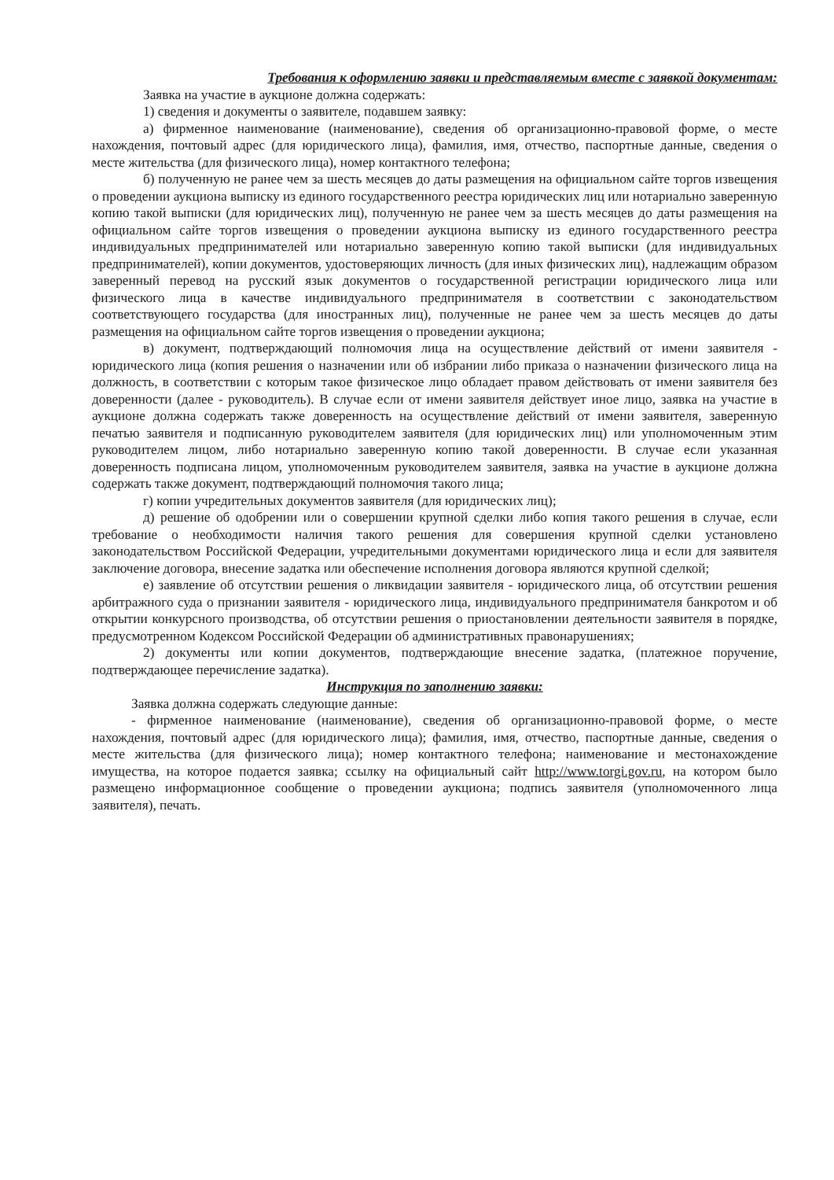Требования к оформлению заявки и представляемым вместе с заявкой документам:
Заявка на участие в аукционе должна содержать:
1) сведения и документы о заявителе, подавшем заявку:
а) фирменное наименование (наименование), сведения об организационно-правовой форме, о месте нахождения, почтовый адрес (для юридического лица), фамилия, имя, отчество, паспортные данные, сведения о месте жительства (для физического лица), номер контактного телефона;
б) полученную не ранее чем за шесть месяцев до даты размещения на официальном сайте торгов извещения о проведении аукциона выписку из единого государственного реестра юридических лиц или нотариально заверенную копию такой выписки (для юридических лиц), полученную не ранее чем за шесть месяцев до даты размещения на официальном сайте торгов извещения о проведении аукциона выписку из единого государственного реестра индивидуальных предпринимателей или нотариально заверенную копию такой выписки (для индивидуальных предпринимателей), копии документов, удостоверяющих личность (для иных физических лиц), надлежащим образом заверенный перевод на русский язык документов о государственной регистрации юридического лица или физического лица в качестве индивидуального предпринимателя в соответствии с законодательством соответствующего государства (для иностранных лиц), полученные не ранее чем за шесть месяцев до даты размещения на официальном сайте торгов извещения о проведении аукциона;
в) документ, подтверждающий полномочия лица на осуществление действий от имени заявителя - юридического лица (копия решения о назначении или об избрании либо приказа о назначении физического лица на должность, в соответствии с которым такое физическое лицо обладает правом действовать от имени заявителя без доверенности (далее - руководитель). В случае если от имени заявителя действует иное лицо, заявка на участие в аукционе должна содержать также доверенность на осуществление действий от имени заявителя, заверенную печатью заявителя и подписанную руководителем заявителя (для юридических лиц) или уполномоченным этим руководителем лицом, либо нотариально заверенную копию такой доверенности. В случае если указанная доверенность подписана лицом, уполномоченным руководителем заявителя, заявка на участие в аукционе должна содержать также документ, подтверждающий полномочия такого лица;
г) копии учредительных документов заявителя (для юридических лиц);
д) решение об одобрении или о совершении крупной сделки либо копия такого решения в случае, если требование о необходимости наличия такого решения для совершения крупной сделки установлено законодательством Российской Федерации, учредительными документами юридического лица и если для заявителя заключение договора, внесение задатка или обеспечение исполнения договора являются крупной сделкой;
е) заявление об отсутствии решения о ликвидации заявителя - юридического лица, об отсутствии решения арбитражного суда о признании заявителя - юридического лица, индивидуального предпринимателя банкротом и об открытии конкурсного производства, об отсутствии решения о приостановлении деятельности заявителя в порядке, предусмотренном Кодексом Российской Федерации об административных правонарушениях;
2) документы или копии документов, подтверждающие внесение задатка, (платежное поручение, подтверждающее перечисление задатка).
Инструкция по заполнению заявки:
Заявка должна содержать следующие данные:
- фирменное наименование (наименование), сведения об организационно-правовой форме, о месте нахождения, почтовый адрес (для юридического лица); фамилия, имя, отчество, паспортные данные, сведения о месте жительства (для физического лица); номер контактного телефона; наименование и местонахождение имущества, на которое подается заявка; ссылку на официальный сайт http://www.torgi.gov.ru, на котором было размещено информационное сообщение о проведении аукциона; подпись заявителя (уполномоченного лица заявителя), печать.